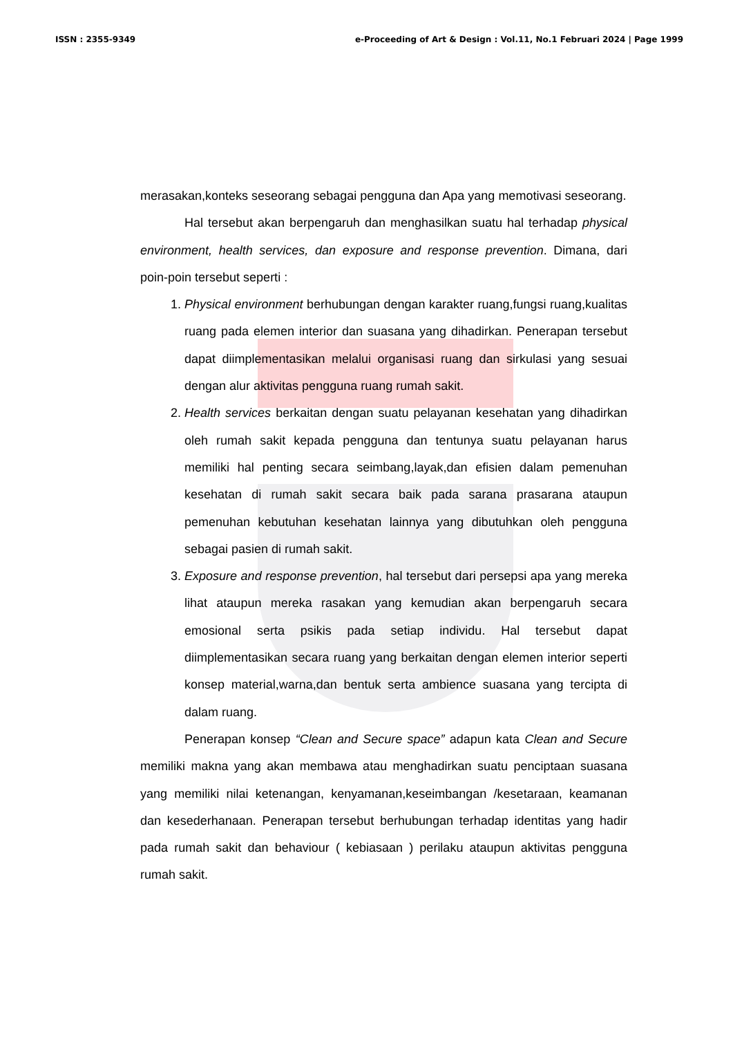ISSN : 2355-9349 e-Proceeding of Art & Design : Vol.11, No.1 Februari 2024 | Page 1999
merasakan,konteks seseorang sebagai pengguna dan Apa yang memotivasi seseorang.
Hal tersebut akan berpengaruh dan menghasilkan suatu hal terhadap physical environment, health services, dan exposure and response prevention. Dimana, dari poin-poin tersebut seperti :
1. Physical environment berhubungan dengan karakter ruang,fungsi ruang,kualitas ruang pada elemen interior dan suasana yang dihadirkan. Penerapan tersebut dapat diimplementasikan melalui organisasi ruang dan sirkulasi yang sesuai dengan alur aktivitas pengguna ruang rumah sakit.
2. Health services berkaitan dengan suatu pelayanan kesehatan yang dihadirkan oleh rumah sakit kepada pengguna dan tentunya suatu pelayanan harus memiliki hal penting secara seimbang,layak,dan efisien dalam pemenuhan kesehatan di rumah sakit secara baik pada sarana prasarana ataupun pemenuhan kebutuhan kesehatan lainnya yang dibutuhkan oleh pengguna sebagai pasien di rumah sakit.
3. Exposure and response prevention, hal tersebut dari persepsi apa yang mereka lihat ataupun mereka rasakan yang kemudian akan berpengaruh secara emosional serta psikis pada setiap individu. Hal tersebut dapat diimplementasikan secara ruang yang berkaitan dengan elemen interior seperti konsep material,warna,dan bentuk serta ambience suasana yang tercipta di dalam ruang.
Penerapan konsep “Clean and Secure space” adapun kata Clean and Secure memiliki makna yang akan membawa atau menghadirkan suatu penciptaan suasana yang memiliki nilai ketenangan, kenyamanan,keseimbangan /kesetaraan, keamanan dan kesederhanaan. Penerapan tersebut berhubungan terhadap identitas yang hadir pada rumah sakit dan behaviour ( kebiasaan ) perilaku ataupun aktivitas pengguna rumah sakit.